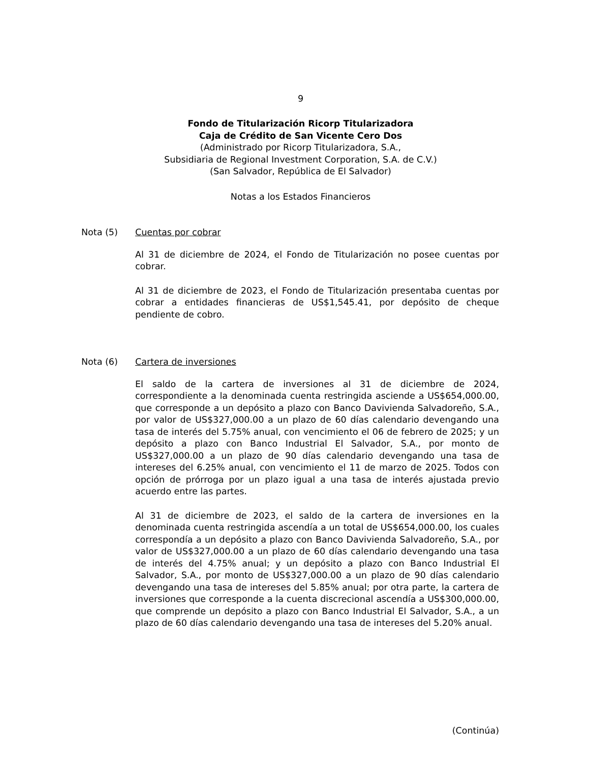9
Fondo de Titularización Ricorp Titularizadora
Caja de Crédito de San Vicente Cero Dos
(Administrado por Ricorp Titularizadora, S.A.,
Subsidiaria de Regional Investment Corporation, S.A. de C.V.)
(San Salvador, República de El Salvador)
Notas a los Estados Financieros
Nota (5) Cuentas por cobrar
Al 31 de diciembre de 2024, el Fondo de Titularización no posee cuentas por cobrar.
Al 31 de diciembre de 2023, el Fondo de Titularización presentaba cuentas por cobrar a entidades financieras de US$1,545.41, por depósito de cheque pendiente de cobro.
Nota (6) Cartera de inversiones
El saldo de la cartera de inversiones al 31 de diciembre de 2024, correspondiente a la denominada cuenta restringida asciende a US$654,000.00, que corresponde a un depósito a plazo con Banco Davivienda Salvadoreño, S.A., por valor de US$327,000.00 a un plazo de 60 días calendario devengando una tasa de interés del 5.75% anual, con vencimiento el 06 de febrero de 2025; y un depósito a plazo con Banco Industrial El Salvador, S.A., por monto de US$327,000.00 a un plazo de 90 días calendario devengando una tasa de intereses del 6.25% anual, con vencimiento el 11 de marzo de 2025. Todos con opción de prórroga por un plazo igual a una tasa de interés ajustada previo acuerdo entre las partes.
Al 31 de diciembre de 2023, el saldo de la cartera de inversiones en la denominada cuenta restringida ascendía a un total de US$654,000.00, los cuales correspondía a un depósito a plazo con Banco Davivienda Salvadoreño, S.A., por valor de US$327,000.00 a un plazo de 60 días calendario devengando una tasa de interés del 4.75% anual; y un depósito a plazo con Banco Industrial El Salvador, S.A., por monto de US$327,000.00 a un plazo de 90 días calendario devengando una tasa de intereses del 5.85% anual; por otra parte, la cartera de inversiones que corresponde a la cuenta discrecional ascendía a US$300,000.00, que comprende un depósito a plazo con Banco Industrial El Salvador, S.A., a un plazo de 60 días calendario devengando una tasa de intereses del 5.20% anual.
(Continúa)